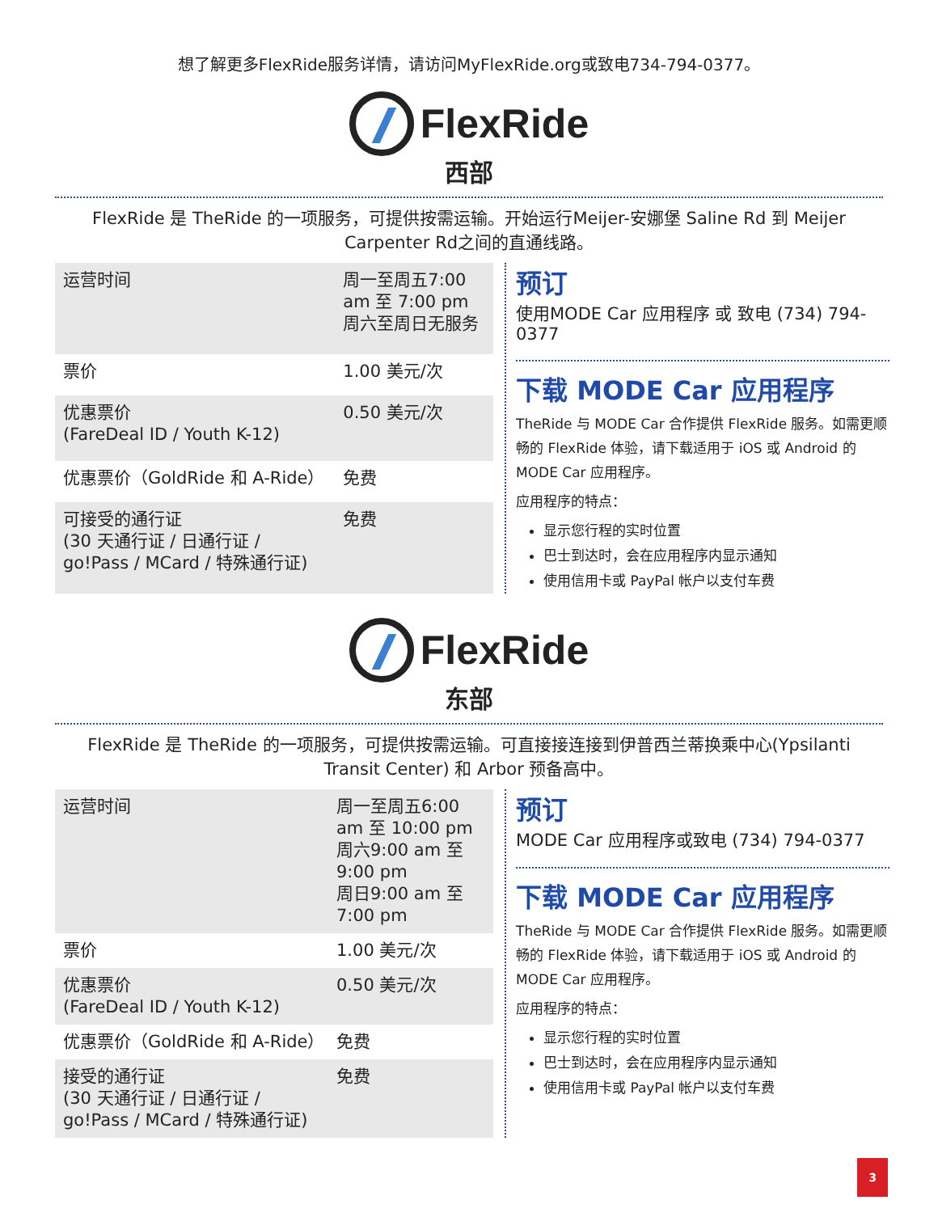想了解更多FlexRide服务详情，请访问MyFlexRide.org或致电734-794-0377。
FlexRide
西部
FlexRide 是 TheRide 的一项服务，可提供按需运输。开始运行Meijer-安娜堡 Saline Rd 到 Meijer Carpenter Rd之间的直通线路。
| 运营时间 | 周一至周五7:00 am 至 7:00 pm 周六至周日无服务 |
| 票价 | 1.00 美元/次 |
| 优惠票价 (FareDeal ID / Youth K-12) | 0.50 美元/次 |
| 优惠票价（GoldRide 和 A-Ride） | 免费 |
| 可接受的通行证 (30 天通行证 / 日通行证 / go!Pass / MCard / 特殊通行证) | 免费 |
预订
使用MODE Car 应用程序 或 致电 (734) 794-0377
下载 MODE Car 应用程序
TheRide 与 MODE Car 合作提供 FlexRide 服务。如需更顺畅的 FlexRide 体验，请下载适用于 iOS 或 Android 的 MODE Car 应用程序。
应用程序的特点：
显示您行程的实时位置
巴士到达时，会在应用程序内显示通知
使用信用卡或 PayPal 帐户以支付车费
FlexRide
东部
FlexRide 是 TheRide 的一项服务，可提供按需运输。可直接接连接到伊普西兰蒂换乘中心(Ypsilanti Transit Center) 和 Arbor 预备高中。
| 运营时间 | 周一至周五6:00 am 至 10:00 pm 周六9:00 am 至9:00 pm 周日9:00 am 至 7:00 pm |
| 票价 | 1.00 美元/次 |
| 优惠票价 (FareDeal ID / Youth K-12) | 0.50 美元/次 |
| 优惠票价（GoldRide 和 A-Ride） | 免费 |
| 接受的通行证 (30 天通行证 / 日通行证 / go!Pass / MCard / 特殊通行证) | 免费 |
预订
MODE Car 应用程序或致电 (734) 794-0377
下载 MODE Car 应用程序
TheRide 与 MODE Car 合作提供 FlexRide 服务。如需更顺畅的 FlexRide 体验，请下载适用于 iOS 或 Android 的 MODE Car 应用程序。
应用程序的特点：
显示您行程的实时位置
巴士到达时，会在应用程序内显示通知
使用信用卡或 PayPal 帐户以支付车费
3